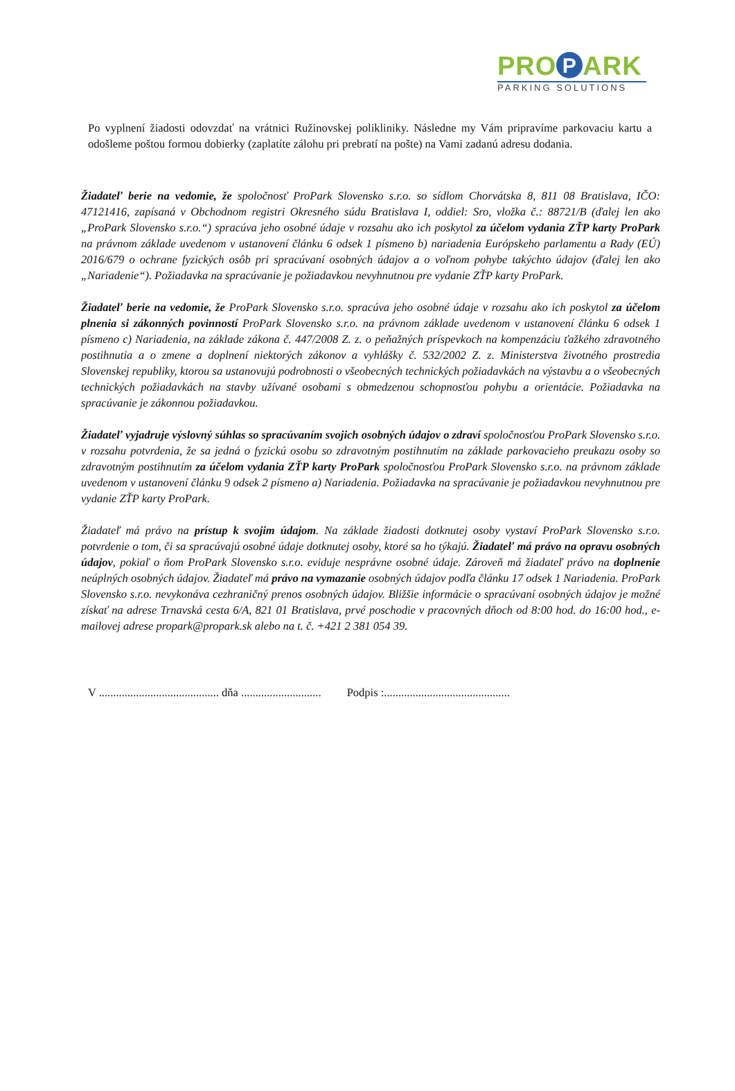PRO P ARK
PARKING SOLUTIONS
Po vyplnení žiadosti odovzdať na vrátnici Ružinovskej polikliniky. Následne my Vám pripravíme parkovaciu kartu a odošleme poštou formou dobierky (zaplatíte zálohu pri prebratí na pošte) na Vami zadanú adresu dodania.
Žiadateľ berie na vedomie, že spoločnosť ProPark Slovensko s.r.o. so sídlom Chorvátska 8, 811 08 Bratislava, IČO: 47121416, zapísaná v Obchodnom registri Okresného súdu Bratislava I, oddiel: Sro, vložka č.: 88721/B (ďalej len ako „ProPark Slovensko s.r.o.“) spracúva jeho osobné údaje v rozsahu ako ich poskytol za účelom vydania ZŤP karty ProPark na právnom základe uvedenom v ustanovení článku 6 odsek 1 písmeno b) nariadenia Európskeho parlamentu a Rady (EÚ) 2016/679 o ochrane fyzických osôb pri spracúvaní osobných údajov a o voľnom pohybe takýchto údajov (ďalej len ako „Nariadenie“). Požiadavka na spracúvanie je požiadavkou nevyhnutnou pre vydanie ZŤP karty ProPark.
Žiadateľ berie na vedomie, že ProPark Slovensko s.r.o. spracúva jeho osobné údaje v rozsahu ako ich poskytol za účelom plnenia si zákonných povinností ProPark Slovensko s.r.o. na právnom základe uvedenom v ustanovení článku 6 odsek 1 písmeno c) Nariadenia, na základe zákona č. 447/2008 Z. z. o peňažných príspevkoch na kompenzáciu ťažkého zdravotného postihnutia a o zmene a doplnení niektorých zákonov a vyhlášky č. 532/2002 Z. z. Ministerstva životného prostredia Slovenskej republiky, ktorou sa ustanovujú podrobnosti o všeobecných technických požiadavkách na výstavbu a o všeobecných technických požiadavkách na stavby užívané osobami s obmedzenou schopnosťou pohybu a orientácie. Požiadavka na spracúvanie je zákonnou požiadavkou.
Žiadateľ vyjadruje výslovný súhlas so spracúvaním svojich osobných údajov o zdraví spoločnosťou ProPark Slovensko s.r.o. v rozsahu potvrdenia, že sa jedná o fyzickú osobu so zdravotným postihnutím na základe parkovacieho preukazu osoby so zdravotným postihnutím za účelom vydania ZŤP karty ProPark spoločnosťou ProPark Slovensko s.r.o. na právnom základe uvedenom v ustanovení článku 9 odsek 2 písmeno a) Nariadenia. Požiadavka na spracúvanie je požiadavkou nevyhnutnou pre vydanie ZŤP karty ProPark.
Žiadateľ má právo na prístup k svojim údajom. Na základe žiadosti dotknutej osoby vystaví ProPark Slovensko s.r.o. potvrdenie o tom, či sa spracúvajú osobné údaje dotknutej osoby, ktoré sa ho týkajú. Žiadateľ má právo na opravu osobných údajov, pokiaľ o ňom ProPark Slovensko s.r.o. eviduje nesprávne osobné údaje. Zároveň má žiadateľ právo na doplnenie neúplných osobných údajov. Žiadateľ má právo na vymazanie osobných údajov podľa článku 17 odsek 1 Nariadenia. ProPark Slovensko s.r.o. nevykonáva cezhraničný prenos osobných údajov. Bližšie informácie o spracúvaní osobných údajov je možné získať na adrese Trnavská cesta 6/A, 821 01 Bratislava, prvé poschodie v pracovných dňoch od 8:00 hod. do 16:00 hod., e-mailovej adrese propark@propark.sk alebo na t. č. +421 2 381 054 39.
V .......................................... dňa ............................ Podpis :............................................